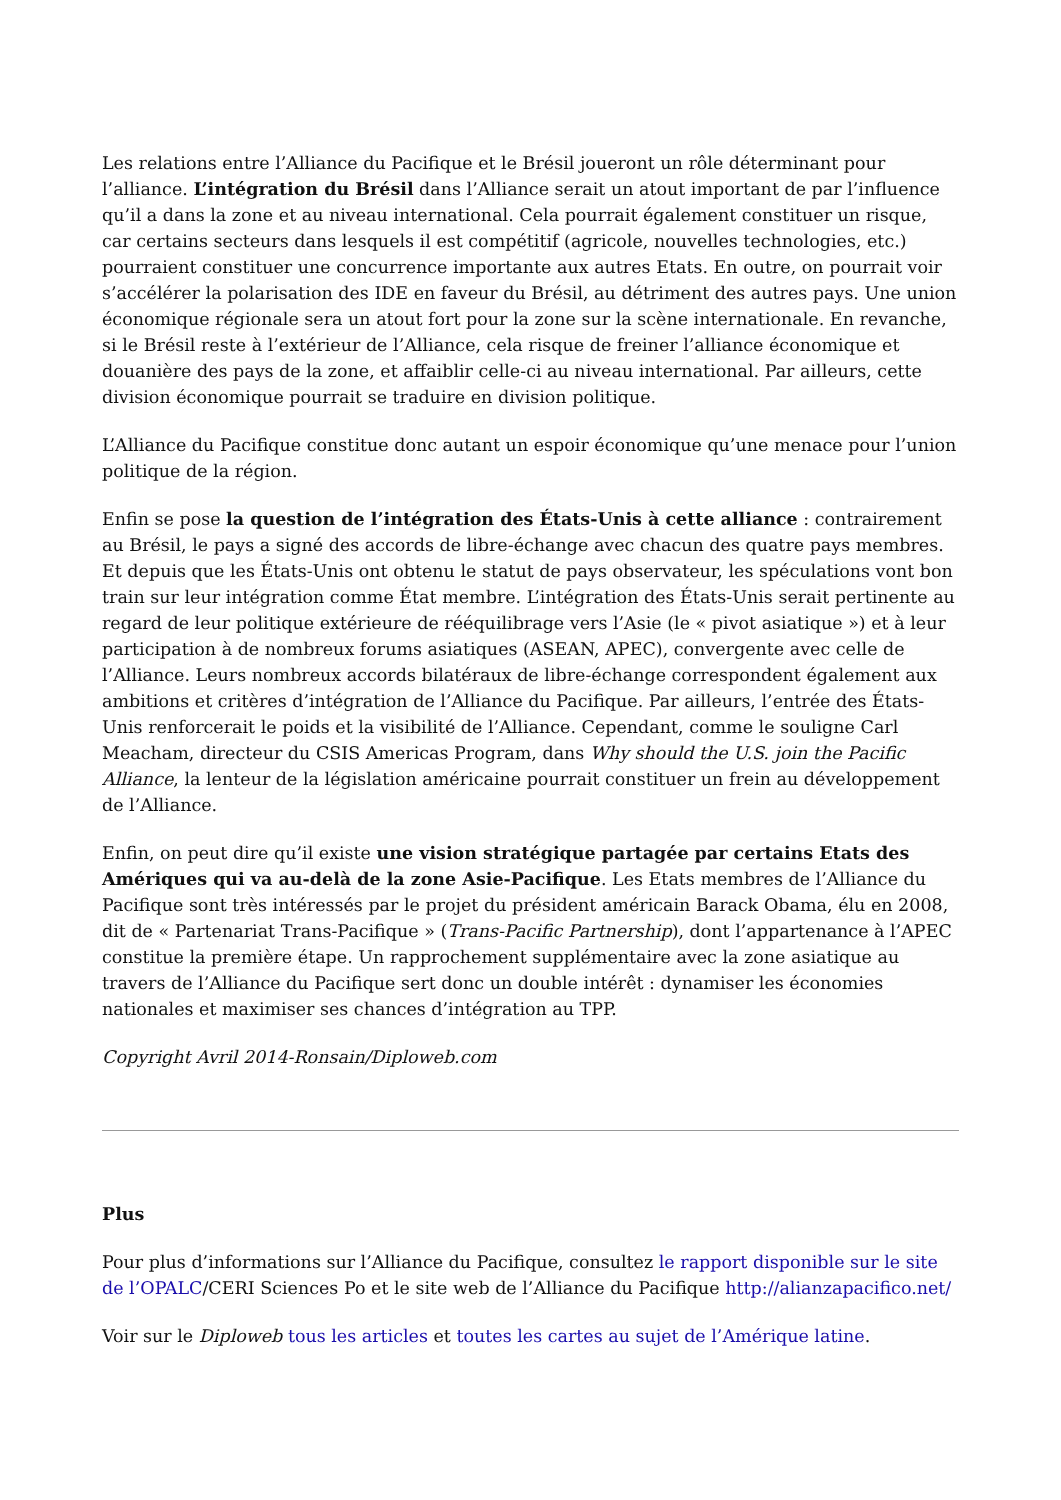Les relations entre l’Alliance du Pacifique et le Brésil joueront un rôle déterminant pour l’alliance. L’intégration du Brésil dans l’Alliance serait un atout important de par l’influence qu’il a dans la zone et au niveau international. Cela pourrait également constituer un risque, car certains secteurs dans lesquels il est compétitif (agricole, nouvelles technologies, etc.) pourraient constituer une concurrence importante aux autres Etats. En outre, on pourrait voir s’accélérer la polarisation des IDE en faveur du Brésil, au détriment des autres pays. Une union économique régionale sera un atout fort pour la zone sur la scène internationale. En revanche, si le Brésil reste à l’extérieur de l’Alliance, cela risque de freiner l’alliance économique et douanière des pays de la zone, et affaiblir celle-ci au niveau international. Par ailleurs, cette division économique pourrait se traduire en division politique.
L’Alliance du Pacifique constitue donc autant un espoir économique qu’une menace pour l’union politique de la région.
Enfin se pose la question de l’intégration des États-Unis à cette alliance : contrairement au Brésil, le pays a signé des accords de libre-échange avec chacun des quatre pays membres. Et depuis que les États-Unis ont obtenu le statut de pays observateur, les spéculations vont bon train sur leur intégration comme État membre. L’intégration des États-Unis serait pertinente au regard de leur politique extérieure de rééquilibrage vers l’Asie (le « pivot asiatique ») et à leur participation à de nombreux forums asiatiques (ASEAN, APEC), convergente avec celle de l’Alliance. Leurs nombreux accords bilatéraux de libre-échange correspondent également aux ambitions et critères d’intégration de l’Alliance du Pacifique. Par ailleurs, l’entrée des États-Unis renforcerait le poids et la visibilité de l’Alliance. Cependant, comme le souligne Carl Meacham, directeur du CSIS Americas Program, dans Why should the U.S. join the Pacific Alliance, la lenteur de la législation américaine pourrait constituer un frein au développement de l’Alliance.
Enfin, on peut dire qu’il existe une vision stratégique partagée par certains Etats des Amériques qui va au-delà de la zone Asie-Pacifique. Les Etats membres de l’Alliance du Pacifique sont très intéressés par le projet du président américain Barack Obama, élu en 2008, dit de « Partenariat Trans-Pacifique » (Trans-Pacific Partnership), dont l’appartenance à l’APEC constitue la première étape. Un rapprochement supplémentaire avec la zone asiatique au travers de l’Alliance du Pacifique sert donc un double intérêt : dynamiser les économies nationales et maximiser ses chances d’intégration au TPP.
Copyright Avril 2014-Ronsain/Diploweb.com
Plus
Pour plus d’informations sur l’Alliance du Pacifique, consultez le rapport disponible sur le site de l’OPALC/CERI Sciences Po et le site web de l’Alliance du Pacifique http://alianzapacifico.net/
Voir sur le Diploweb tous les articles et toutes les cartes au sujet de l’Amérique latine.